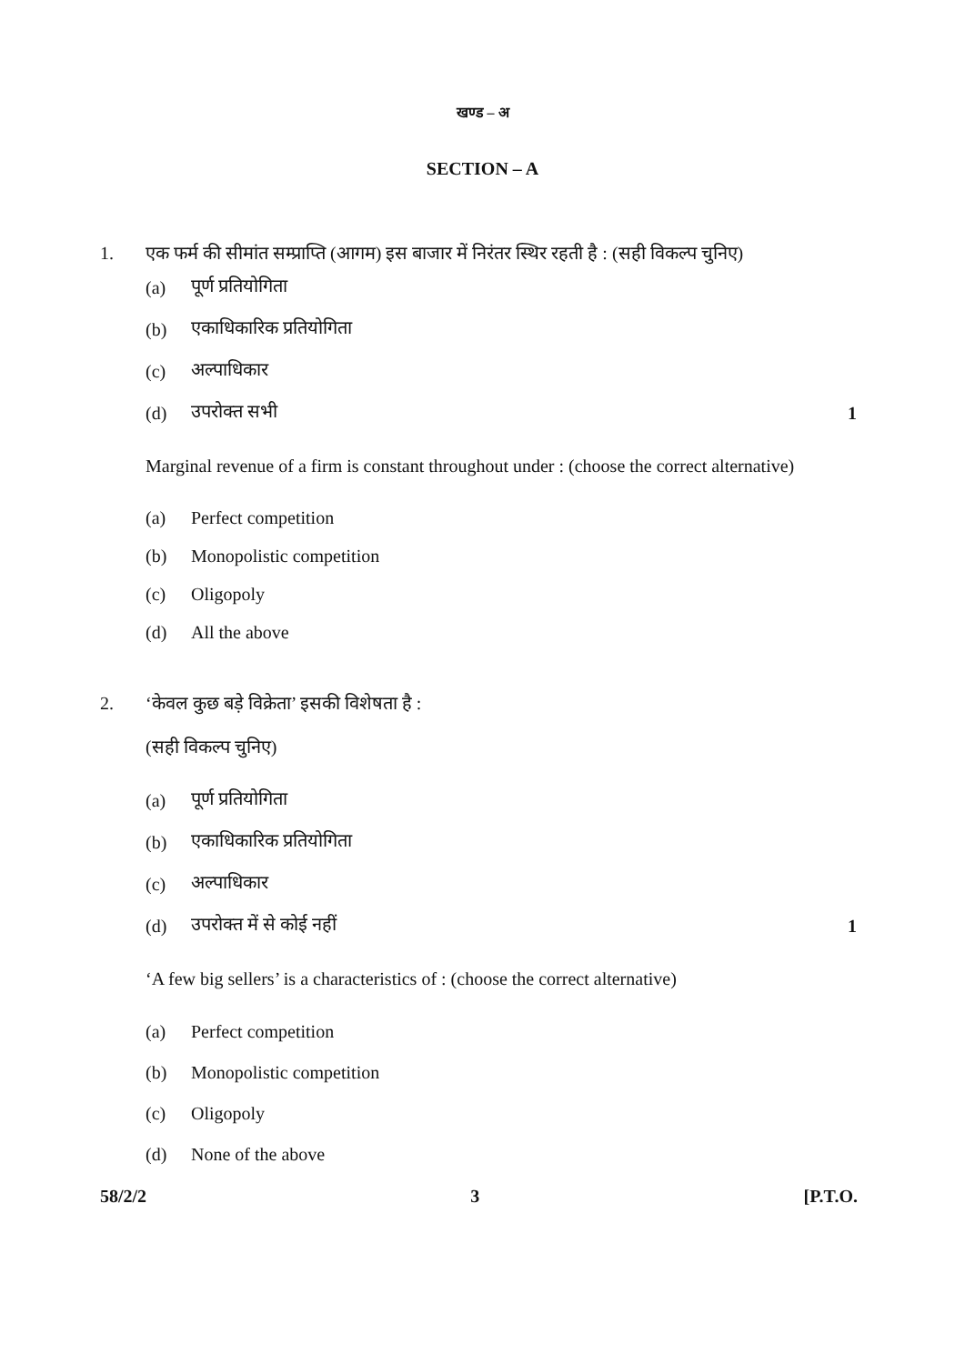खण्ड – अ
SECTION – A
1. एक फर्म की सीमांत सम्प्राप्ति (आगम) इस बाजार में निरंतर स्थिर रहती है : (सही विकल्प चुनिए)
(a) पूर्ण प्रतियोगिता
(b) एकाधिकारिक प्रतियोगिता
(c) अल्पाधिकार
(d) उपरोक्त सभी 1
Marginal revenue of a firm is constant throughout under : (choose the correct alternative)
(a) Perfect competition
(b) Monopolistic competition
(c) Oligopoly
(d) All the above
2. ‘केवल कुछ बड़े विक्रेता’ इसकी विशेषता है :
(सही विकल्प चुनिए)
(a) पूर्ण प्रतियोगिता
(b) एकाधिकारिक प्रतियोगिता
(c) अल्पाधिकार
(d) उपरोक्त में से कोई नहीं 1
‘A few big sellers’ is a characteristics of : (choose the correct alternative)
(a) Perfect competition
(b) Monopolistic competition
(c) Oligopoly
(d) None of the above
58/2/2 3 [P.T.O.